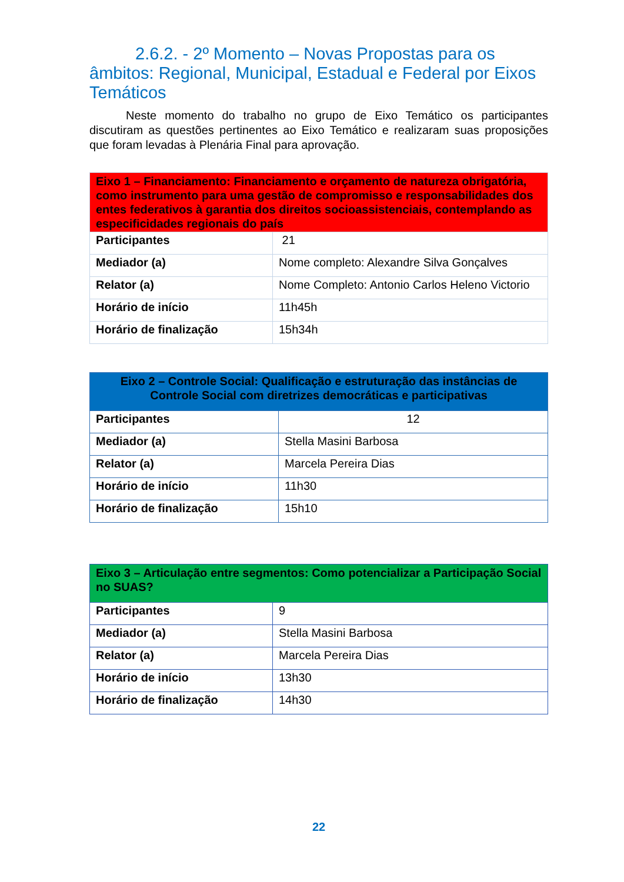2.6.2. - 2º Momento – Novas Propostas para os âmbitos: Regional, Municipal, Estadual e Federal por Eixos Temáticos
Neste momento do trabalho no grupo de Eixo Temático os participantes discutiram as questões pertinentes ao Eixo Temático e realizaram suas proposições que foram levadas à Plenária Final para aprovação.
| Eixo 1 – Financiamento: Financiamento e orçamento de natureza obrigatória, como instrumento para uma gestão de compromisso e responsabilidades dos entes federativos à garantia dos direitos socioassistenciais, contemplando as especificidades regionais do país | |
| --- | --- |
| Participantes | 21 |
| Mediador (a) | Nome completo: Alexandre Silva Gonçalves |
| Relator (a) | Nome Completo: Antonio Carlos Heleno Victorio |
| Horário de início | 11h45h |
| Horário de finalização | 15h34h |
| Eixo 2 – Controle Social: Qualificação e estruturação das instâncias de Controle Social com diretrizes democráticas e participativas | |
| --- | --- |
| Participantes | 12 |
| Mediador (a) | Stella Masini Barbosa |
| Relator (a) | Marcela Pereira Dias |
| Horário de início | 11h30 |
| Horário de finalização | 15h10 |
| Eixo 3 – Articulação entre segmentos: Como potencializar a Participação Social no SUAS? | |
| --- | --- |
| Participantes | 9 |
| Mediador (a) | Stella Masini Barbosa |
| Relator (a) | Marcela Pereira Dias |
| Horário de início | 13h30 |
| Horário de finalização | 14h30 |
22